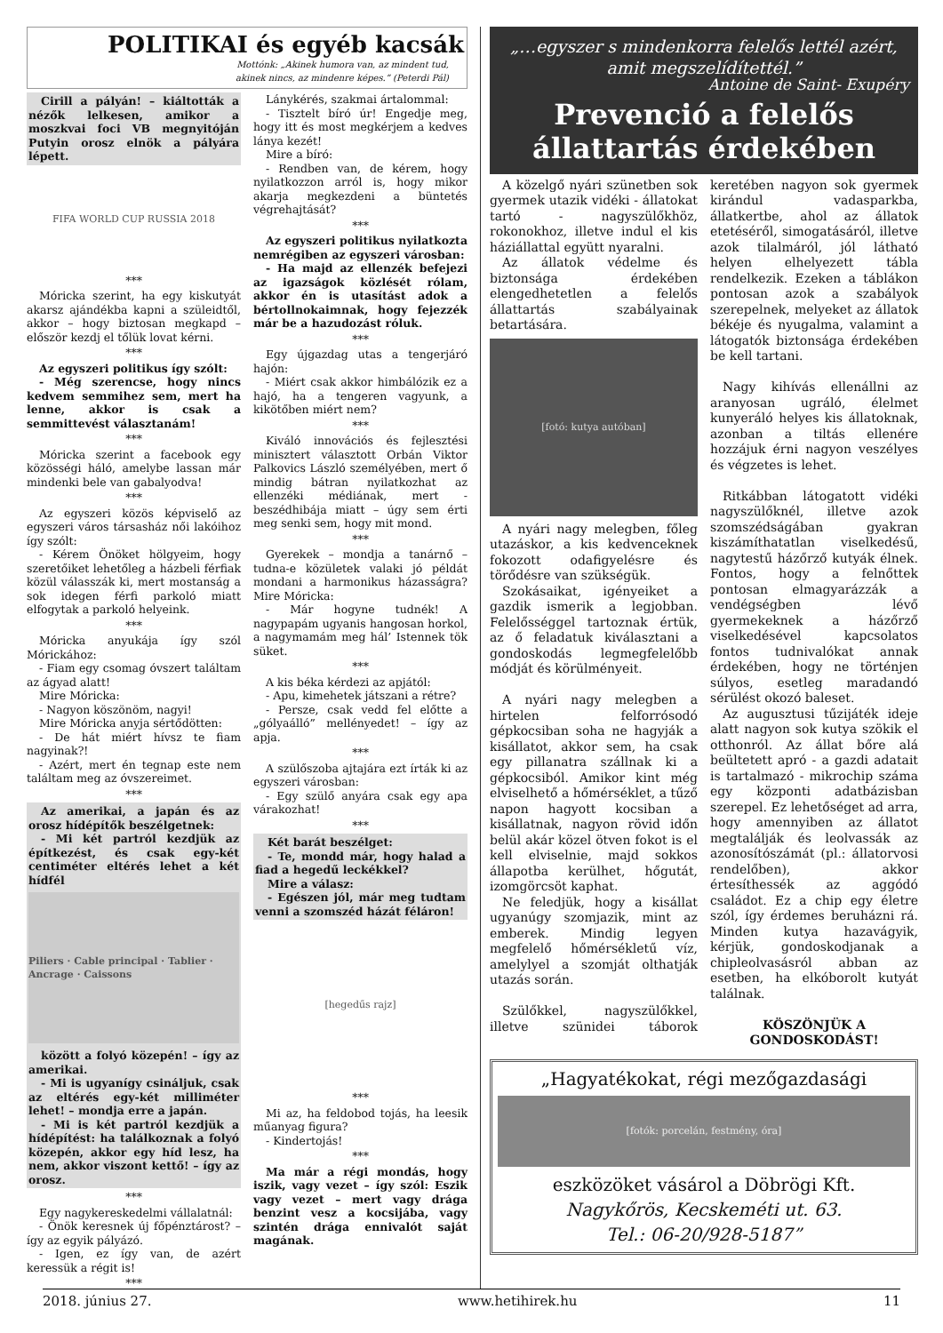POLITIKAI és egyéb kacsák
Mottónk: „Akinek humora van, az mindent tud,
akinek nincs, az mindenre képes.” (Peterdi Pál)
Cirill a pályán! – kiáltották a nézők lelkesen, amikor a moszkvai foci VB megnyitóján Putyin orosz elnök a pályára lépett.
FIFA WORLD CUP RUSSIA 2018
***
Móricka szerint, ha egy kiskutyát akarsz ajándékba kapni a szüleidtől, akkor – hogy biztosan megkapd – először kezdj el tőlük lovat kérni.
***
Az egyszeri politikus így szólt:
- Még szerencse, hogy nincs kedvem semmihez sem, mert ha lenne, akkor is csak a semmittevést választanám!
***
Móricka szerint a facebook egy közösségi háló, amelybe lassan már mindenki bele van gabalyodva!
***
Az egyszeri közös képviselő az egyszeri város társasház női lakóihoz így szólt:
- Kérem Önöket hölgyeim, hogy szeretőiket lehetőleg a házbeli férfiak közül válasszák ki, mert mostanság a sok idegen férfi parkoló miatt elfogytak a parkoló helyeink.
***
Móricka anyukája így szól Mórickához:
- Fiam egy csomag óvszert találtam az ágyad alatt!
Mire Móricka:
- Nagyon köszönöm, nagyi!
Mire Móricka anyja sértődötten:
- De hát miért hívsz te fiam nagyinak?!
- Azért, mert én tegnap este nem találtam meg az óvszereimet.
***
Az amerikai, a japán és az orosz hídépítők beszélgetnek:
- Mi két partról kezdjük az építkezést, és csak egy-két centiméter eltérés lehet a két hídfél
Piliers · Cable principal · Tablier · Ancrage · Caissons
között a folyó közepén! – így az amerikai.
- Mi is ugyanígy csináljuk, csak az eltérés egy-két milliméter lehet! – mondja erre a japán.
- Mi is két partról kezdjük a hídépítést: ha találkoznak a folyó közepén, akkor egy híd lesz, ha nem, akkor viszont kettő! – így az orosz.
***
Egy nagykereskedelmi vállalatnál:
- Önök keresnek új főpénztárost? – így az egyik pályázó.
- Igen, ez így van, de azért keressük a régit is!
***
Lánykérés, szakmai ártalommal:
- Tisztelt bíró úr! Engedje meg, hogy itt és most megkérjem a kedves lánya kezét!
Mire a bíró:
- Rendben van, de kérem, hogy nyilatkozzon arról is, hogy mikor akarja megkezdeni a büntetés végrehajtását?
***
Az egyszeri politikus nyilatkozta nemrégiben az egyszeri városban:
- Ha majd az ellenzék befejezi az igazságok közlését rólam, akkor én is utasítást adok a bértollnokaimnak, hogy fejezzék már be a hazudozást róluk.
***
Egy újgazdag utas a tengerjáró hajón:
- Miért csak akkor himbálózik ez a hajó, ha a tengeren vagyunk, a kikötőben miért nem?
***
Kiváló innovációs és fejlesztési minisztert választott Orbán Viktor Palkovics László személyében, mert ő mindig bátran nyilatkozhat az ellenzéki médiának, mert - beszédhibája miatt – úgy sem érti meg senki sem, hogy mit mond.
***
Gyerekek – mondja a tanárnő – tudna-e közületek valaki jó példát mondani a harmonikus házasságra? Mire Móricka:
- Már hogyne tudnék! A nagypapám ugyanis hangosan horkol, a nagymamám meg hál’ Istennek tök süket.
***
A kis béka kérdezi az apjától:
- Apu, kimehetek játszani a rétre?
- Persze, csak vedd fel előtte a „gólyaálló” mellényedet! – így az apja.
***
A szülőszoba ajtajára ezt írták ki az egyszeri városban:
- Egy szülő anyára csak egy apa várakozhat!
***
Két barát beszélget:
- Te, mondd már, hogy halad a fiad a hegedű leckékkel?
Mire a válasz:
- Egészen jól, már meg tudtam venni a szomszéd házát féláron!
[hegedűs rajz]
***
Mi az, ha feldobod tojás, ha leesik műanyag figura?
- Kindertojás!
***
Ma már a régi mondás, hogy iszik, vagy vezet – így szól: Eszik vagy vezet – mert vagy drága benzint vesz a kocsijába, vagy szintén drága ennivalót saját magának.
„…egyszer s mindenkorra felelős lettél azért, amit megszelídítettél.”
Antoine de Saint- Exupéry
Prevenció a felelős állattartás érdekében
A közelgő nyári szünetben sok gyermek utazik vidéki - állatokat tartó - nagyszülőkhöz, rokonokhoz, illetve indul el kis háziállattal együtt nyaralni.
Az állatok védelme és biztonsága érdekében elengedhetetlen a felelős állattartás szabályainak betartására.
[fotó: kutya autóban]
A nyári nagy melegben, főleg utazáskor, a kis kedvenceknek fokozott odafigyelésre és törődésre van szükségük.
Szokásaikat, igényeiket a gazdik ismerik a legjobban. Felelősséggel tartoznak értük, az ő feladatuk kiválasztani a gondoskodás legmegfelelőbb módját és körülményeit.
A nyári nagy melegben a hirtelen felforrósodó gépkocsiban soha ne hagyják a kisállatot, akkor sem, ha csak egy pillanatra szállnak ki a gépkocsiból. Amikor kint még elviselhető a hőmérséklet, a tűző napon hagyott kocsiban a kisállatnak, nagyon rövid időn belül akár közel ötven fokot is el kell elviselnie, majd sokkos állapotba kerülhet, hőgutát, izomgörcsöt kaphat.
Ne feledjük, hogy a kisállat ugyanúgy szomjazik, mint az emberek. Mindig legyen megfelelő hőmérsékletű víz, amelylyel a szomját olthatják utazás során.
Szülőkkel, nagyszülőkkel, illetve szünidei táborok keretében nagyon sok gyermek kirándul vadasparkba, állatkertbe, ahol az állatok etetéséről, simogatásáról, illetve azok tilalmáról, jól látható helyen elhelyezett tábla rendelkezik. Ezeken a táblákon pontosan azok a szabályok szerepelnek, melyeket az állatok békéje és nyugalma, valamint a látogatók biztonsága érdekében be kell tartani.
Nagy kihívás ellenállni az aranyosan ugráló, élelmet kunyeráló helyes kis állatoknak, azonban a tiltás ellenére hozzájuk érni nagyon veszélyes és végzetes is lehet.
Ritkábban látogatott vidéki nagyszülőknél, illetve azok szomszédságában gyakran kiszámíthatatlan viselkedésű, nagytestű házőrző kutyák élnek. Fontos, hogy a felnőttek pontosan elmagyarázzák a vendégségben lévő gyermekeknek a házőrző viselkedésével kapcsolatos fontos tudnivalókat annak érdekében, hogy ne történjen súlyos, esetleg maradandó sérülést okozó baleset.
Az augusztusi tűzijáték ideje alatt nagyon sok kutya szökik el otthonról. Az állat bőre alá beültetett apró - a gazdi adatait is tartalmazó - mikrochip száma egy központi adatbázisban szerepel. Ez lehetőséget ad arra, hogy amennyiben az állatot megtalálják és leolvassák az azonosítószámát (pl.: állatorvosi rendelőben), akkor értesíthessék az aggódó családot. Ez a chip egy életre szól, így érdemes beruházni rá. Minden kutya hazavágyik, kérjük, gondoskodjanak a chipleolvasásról abban az esetben, ha elkóborolt kutyát találnak.
KÖSZÖNJÜK A GONDOSKODÁST!
„Hagyatékokat, régi mezőgazdasági
[fotók: porcelán, festmény, óra]
eszközöket vásárol a Döbrögi Kft.
Nagykőrös, Kecskeméti ut. 63.
Tel.: 06-20/928-5187”
2018. június 27. www.hetihirek.hu 11